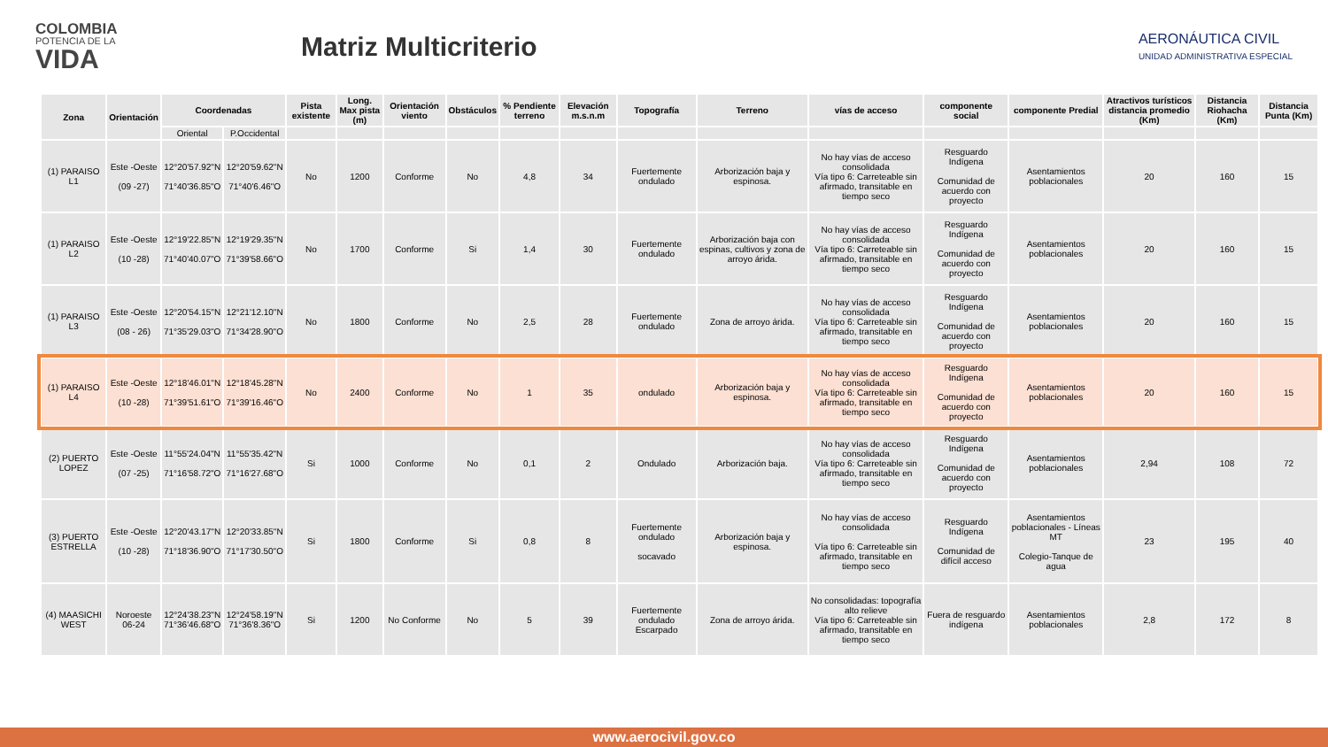COLOMBIA
POTENCIA DE LA
VIDA
Matriz Multicriterio
AERONÁUTICA CIVIL
UNIDAD ADMINISTRATIVA ESPECIAL
| Zona | Orientación | Coordenadas | | Pista existente | Long. Max pista (m) | Orientación viento | Obstáculos | % Pendiente terreno | Elevación m.s.n.m | Topografía | Terreno | vías de acceso | componente social | componente Predial | Atractivos turísticos distancia promedio (Km) | Distancia Riohacha (Km) | Distancia Punta (Km) |
| --- | --- | --- | --- | --- | --- | --- | --- | --- | --- | --- | --- | --- | --- | --- | --- | --- | --- |
| | | Oriental | P.Occidental | | | | | | | | | | | | | | |
| (1) PARAISO L1 | Este -Oeste (09 -27) | 12°20'57.92"N 71°40'36.85"O | 12°20'59.62"N 71°40'6.46"O | No | 1200 | Conforme | No | 4,8 | 34 | Fuertemente ondulado | Arborización baja y espinosa. | No hay vías de acceso consolidada Vía tipo 6: Carreteable sin afirmado, transitable en tiempo seco | Resguardo Indígena Comunidad de acuerdo con proyecto | Asentamientos poblacionales | 20 | 160 | 15 |
| (1) PARAISO L2 | Este -Oeste (10 -28) | 12°19'22.85"N 71°40'40.07"O | 12°19'29.35"N 71°39'58.66"O | No | 1700 | Conforme | Si | 1,4 | 30 | Fuertemente ondulado | Arborización baja con espinas, cultivos y zona de arroyo árida. | No hay vías de acceso consolidada Vía tipo 6: Carreteable sin afirmado, transitable en tiempo seco | Resguardo Indígena Comunidad de acuerdo con proyecto | Asentamientos poblacionales | 20 | 160 | 15 |
| (1) PARAISO L3 | Este -Oeste (08 - 26) | 12°20'54.15"N 71°35'29.03"O | 12°21'12.10"N 71°34'28.90"O | No | 1800 | Conforme | No | 2,5 | 28 | Fuertemente ondulado | Zona de arroyo árida. | No hay vías de acceso consolidada Vía tipo 6: Carreteable sin afirmado, transitable en tiempo seco | Resguardo Indígena Comunidad de acuerdo con proyecto | Asentamientos poblacionales | 20 | 160 | 15 |
| (1) PARAISO L4 | Este -Oeste (10 -28) | 12°18'46.01"N 71°39'51.61"O | 12°18'45.28"N 71°39'16.46"O | No | 2400 | Conforme | No | 1 | 35 | ondulado | Arborización baja y espinosa. | No hay vías de acceso consolidada Vía tipo 6: Carreteable sin afirmado, transitable en tiempo seco | Resguardo Indígena Comunidad de acuerdo con proyecto | Asentamientos poblacionales | 20 | 160 | 15 |
| (2) PUERTO LOPEZ | Este -Oeste (07 -25) | 11°55'24.04"N 71°16'58.72"O | 11°55'35.42"N 71°16'27.68"O | Si | 1000 | Conforme | No | 0,1 | 2 | Ondulado | Arborización baja. | No hay vías de acceso consolidada Vía tipo 6: Carreteable sin afirmado, transitable en tiempo seco | Resguardo Indígena Comunidad de acuerdo con proyecto | Asentamientos poblacionales | 2,94 | 108 | 72 |
| (3) PUERTO ESTRELLA | Este -Oeste (10 -28) | 12°20'43.17"N 71°18'36.90"O | 12°20'33.85"N 71°17'30.50"O | Si | 1800 | Conforme | Si | 0,8 | 8 | Fuertemente ondulado socavado | Arborización baja y espinosa. | No hay vías de acceso consolidada Vía tipo 6: Carreteable sin afirmado, transitable en tiempo seco | Resguardo Indígena Comunidad de difícil acceso | Asentamientos poblacionales - Líneas MT Colegio-Tanque de agua | 23 | 195 | 40 |
| (4) MAASICHI WEST | Noroeste 06-24 | 12°24'38.23"N 71°36'46.68"O | 12°24'58.19"N 71°36'8.36"O | Si | 1200 | No Conforme | No | 5 | 39 | Fuertemente ondulado Escarpado | Zona de arroyo árida. | No consolidadas: topografía alto relieve Vía tipo 6: Carreteable sin afirmado, transitable en tiempo seco | Fuera de resguardo indígena | Asentamientos poblacionales | 2,8 | 172 | 8 |
www.aerocivil.gov.co